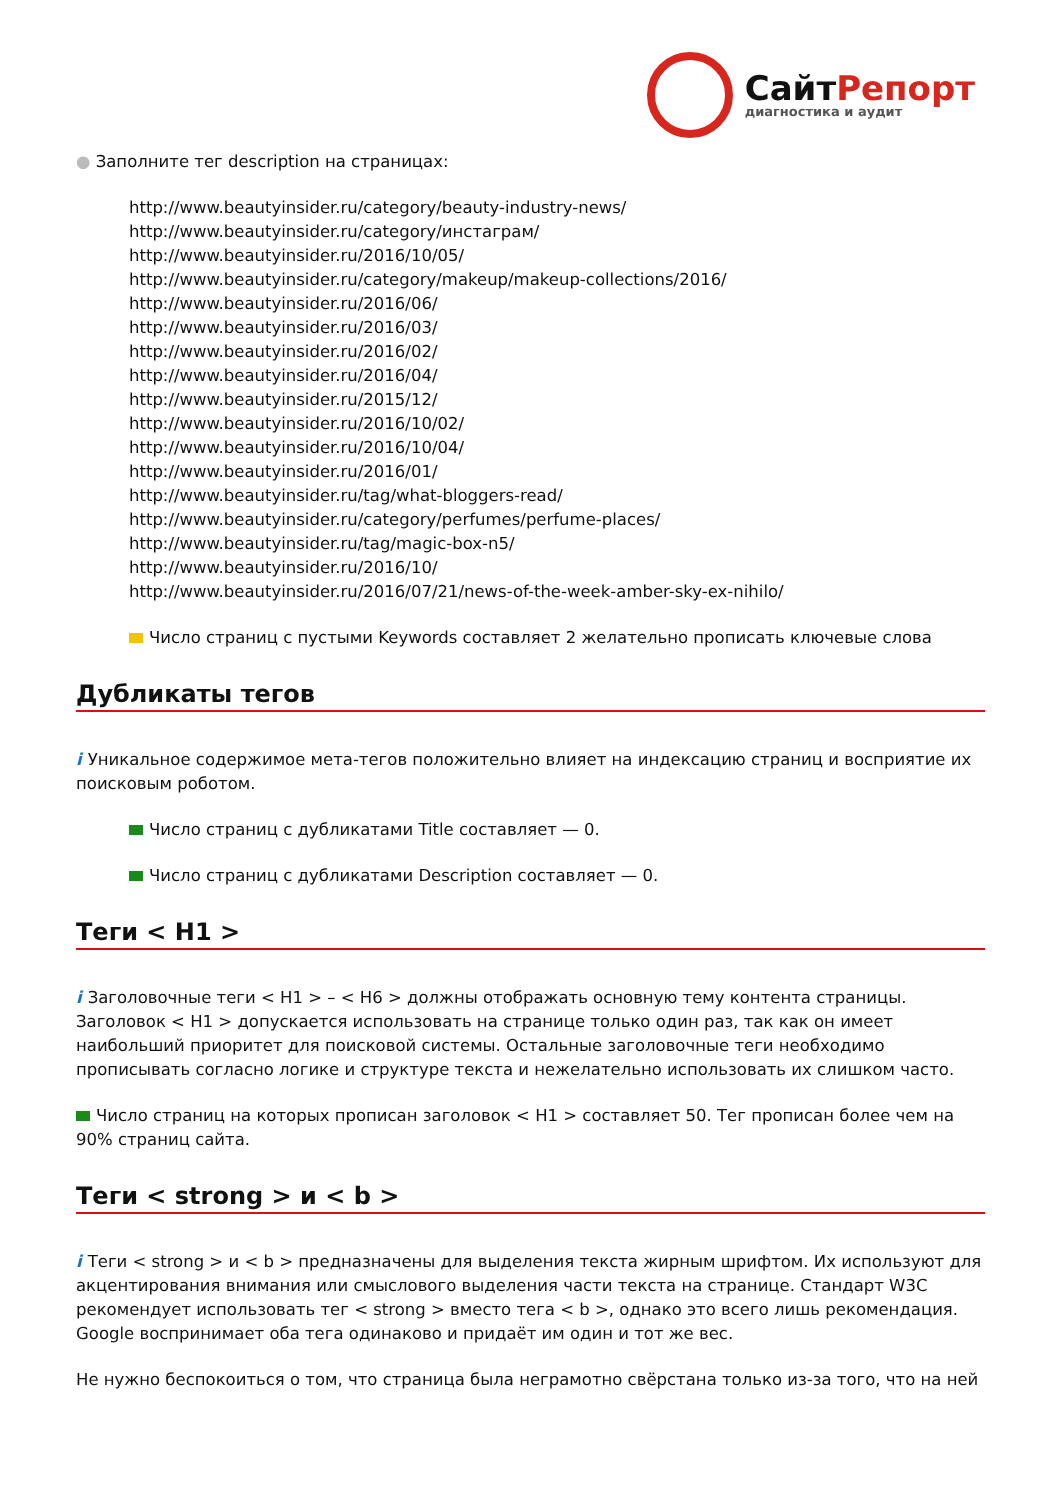СайтРепорт
диагностика и аудит
● Заполните тег description на страницах:
http://www.beautyinsider.ru/category/beauty-industry-news/
http://www.beautyinsider.ru/category/инстаграм/
http://www.beautyinsider.ru/2016/10/05/
http://www.beautyinsider.ru/category/makeup/makeup-collections/2016/
http://www.beautyinsider.ru/2016/06/
http://www.beautyinsider.ru/2016/03/
http://www.beautyinsider.ru/2016/02/
http://www.beautyinsider.ru/2016/04/
http://www.beautyinsider.ru/2015/12/
http://www.beautyinsider.ru/2016/10/02/
http://www.beautyinsider.ru/2016/10/04/
http://www.beautyinsider.ru/2016/01/
http://www.beautyinsider.ru/tag/what-bloggers-read/
http://www.beautyinsider.ru/category/perfumes/perfume-places/
http://www.beautyinsider.ru/tag/magic-box-n5/
http://www.beautyinsider.ru/2016/10/
http://www.beautyinsider.ru/2016/07/21/news-of-the-week-amber-sky-ex-nihilo/
Число страниц с пустыми Keywords составляет 2 желательно прописать ключевые слова
Дубликаты тегов
i Уникальное содержимое мета-тегов положительно влияет на индексацию страниц и восприятие их поисковым роботом.
Число страниц с дубликатами Title составляет — 0.
Число страниц с дубликатами Description составляет — 0.
Теги < H1 >
i Заголовочные теги < H1 > – < H6 > должны отображать основную тему контента страницы. Заголовок < H1 > допускается использовать на странице только один раз, так как он имеет наибольший приоритет для поисковой системы. Остальные заголовочные теги необходимо прописывать согласно логике и структуре текста и нежелательно использовать их слишком часто.
Число страниц на которых прописан заголовок < H1 > составляет 50. Тег прописан более чем на 90% страниц сайта.
Теги < strong > и < b >
i Теги < strong > и < b > предназначены для выделения текста жирным шрифтом. Их используют для акцентирования внимания или смыслового выделения части текста на странице. Стандарт W3C рекомендует использовать тег < strong > вместо тега < b >, однако это всего лишь рекомендация. Google воспринимает оба тега одинаково и придаёт им один и тот же вес.
Не нужно беспокоиться о том, что страница была неграмотно свёрстана только из-за того, что на ней